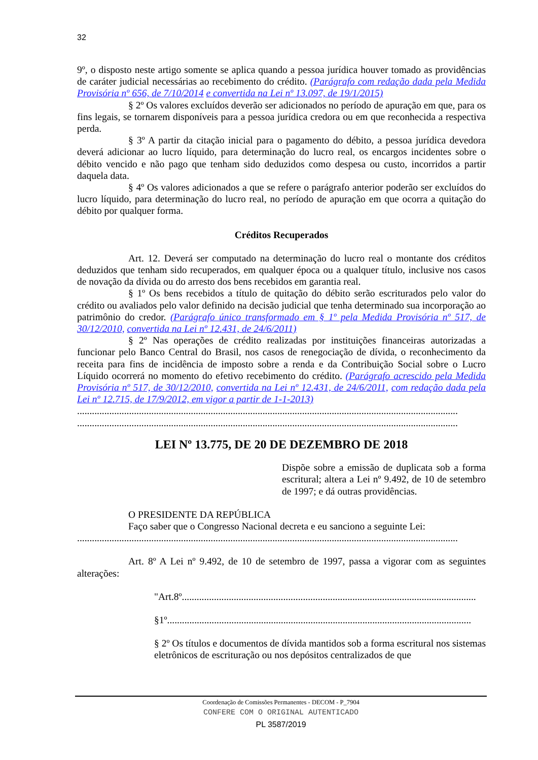32
9º, o disposto neste artigo somente se aplica quando a pessoa jurídica houver tomado as providências de caráter judicial necessárias ao recebimento do crédito. (Parágrafo com redação dada pela Medida Provisória nº 656, de 7/10/2014 e convertida na Lei nº 13.097, de 19/1/2015)
§ 2º Os valores excluídos deverão ser adicionados no período de apuração em que, para os fins legais, se tornarem disponíveis para a pessoa jurídica credora ou em que reconhecida a respectiva perda.
§ 3º A partir da citação inicial para o pagamento do débito, a pessoa jurídica devedora deverá adicionar ao lucro líquido, para determinação do lucro real, os encargos incidentes sobre o débito vencido e não pago que tenham sido deduzidos como despesa ou custo, incorridos a partir daquela data.
§ 4º Os valores adicionados a que se refere o parágrafo anterior poderão ser excluídos do lucro líquido, para determinação do lucro real, no período de apuração em que ocorra a quitação do débito por qualquer forma.
Créditos Recuperados
Art. 12. Deverá ser computado na determinação do lucro real o montante dos créditos deduzidos que tenham sido recuperados, em qualquer época ou a qualquer título, inclusive nos casos de novação da dívida ou do arresto dos bens recebidos em garantia real.
§ 1º Os bens recebidos a título de quitação do débito serão escriturados pelo valor do crédito ou avaliados pelo valor definido na decisão judicial que tenha determinado sua incorporação ao patrimônio do credor. (Parágrafo único transformado em § 1º pela Medida Provisória nº 517, de 30/12/2010, convertida na Lei nº 12.431, de 24/6/2011)
§ 2º Nas operações de crédito realizadas por instituições financeiras autorizadas a funcionar pelo Banco Central do Brasil, nos casos de renegociação de dívida, o reconhecimento da receita para fins de incidência de imposto sobre a renda e da Contribuição Social sobre o Lucro Líquido ocorrerá no momento do efetivo recebimento do crédito. (Parágrafo acrescido pela Medida Provisória nº 517, de 30/12/2010, convertida na Lei nº 12.431, de 24/6/2011, com redação dada pela Lei nº 12.715, de 17/9/2012, em vigor a partir de 1-1-2013)
..........................................................................................................................................................
..........................................................................................................................................................
LEI Nº 13.775, DE 20 DE DEZEMBRO DE 2018
Dispõe sobre a emissão de duplicata sob a forma escritural; altera a Lei nº 9.492, de 10 de setembro de 1997; e dá outras providências.
O PRESIDENTE DA REPÚBLICA
Faço saber que o Congresso Nacional decreta e eu sanciono a seguinte Lei:
..........................................................................................................................................................
Art. 8º A Lei nº 9.492, de 10 de setembro de 1997, passa a vigorar com as seguintes alterações:
"Art.8º.......................................................................................................................
§1º...........................................................................................................................
§ 2º Os títulos e documentos de dívida mantidos sob a forma escritural nos sistemas eletrônicos de escrituração ou nos depósitos centralizados de que
Coordenação de Comissões Permanentes - DECOM - P_7904
CONFERE COM O ORIGINAL AUTENTICADO
PL 3587/2019